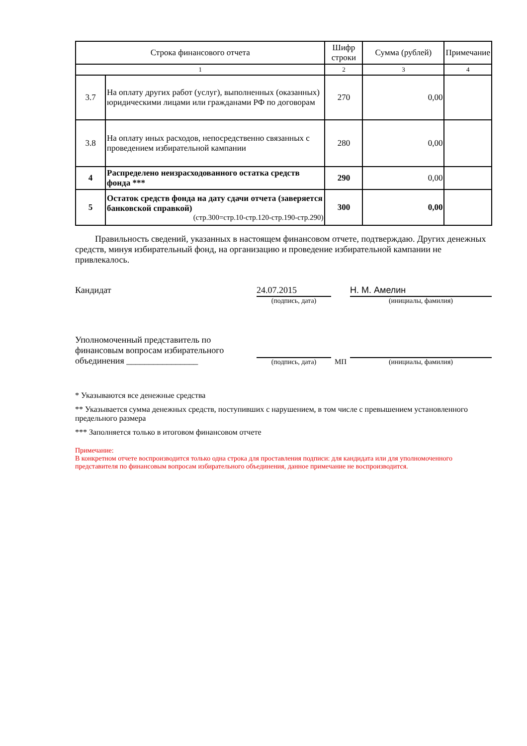| Строка финансового отчета | | Шифр строки | Сумма (рублей) | Примечание |
| --- | --- | --- | --- | --- |
| 1 | | 2 | 3 | 4 |
| 3.7 | На оплату других работ (услуг), выполненных (оказанных) юридическими лицами или гражданами РФ по договорам | 270 | 0,00 | |
| 3.8 | На оплату иных расходов, непосредственно связанных с проведением избирательной кампании | 280 | 0,00 | |
| 4 | Распределено неизрасходованного остатка средств фонда *** | 290 | 0,00 | |
| 5 | Остаток средств фонда на дату сдачи отчета (заверяется банковской справкой) (стр.300=стр.10-стр.120-стр.190-стр.290) | 300 | 0,00 | |
Правильность сведений, указанных в настоящем финансовом отчете, подтверждаю. Других денежных средств, минуя избирательный фонд, на организацию и проведение избирательной кампании не привлекалось.
Кандидат
24.07.2015
(подпись, дата)
Н. М. Амелин
(инициалы, фамилия)
Уполномоченный представитель по финансовым вопросам избирательного объединения ________________
(подпись, дата)
МП
(инициалы, фамилия)
* Указываются все денежные средства
** Указывается сумма денежных средств, поступивших с нарушением, в том числе с превышением установленного предельного размера
*** Заполняется только в итоговом финансовом отчете
Примечание:
В конкретном отчете воспроизводится только одна строка для проставления подписи: для кандидата или для уполномоченного представителя по финансовым вопросам избирательного объединения, данное примечание не воспроизводится.